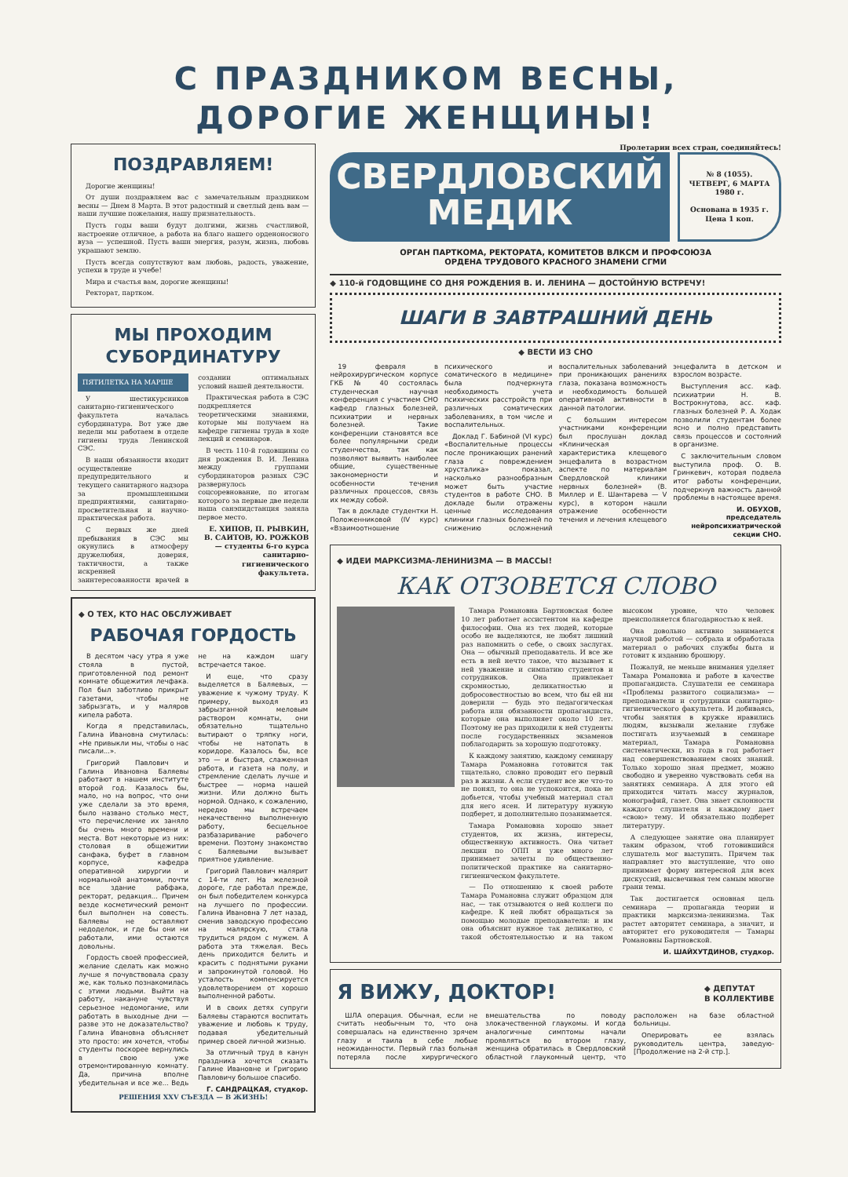С ПРАЗДНИКОМ ВЕСНЫ, ДОРОГИЕ ЖЕНЩИНЫ!
ПОЗДРАВЛЯЕМ!
Дорогие женщины!
От души поздравляем вас с замечательным праздником весны — Днем 8 Марта. В этот радостный и светлый день вам — наши лучшие пожелания, нашу признательность.
Пусть годы ваши будут долгими, жизнь счастливой, настроение отличное, а работа на благо нашего орденоносного вуза — успешной. Пусть вашн энергия, разум, жизнь, любовь украшают землю.
Пусть всегда сопутствуют вам любовь, радость, уважение, успехи в труде и учебе!
Мира и счастья вам, дорогие женщины!
Ректорат, партком.
МЫ ПРОХОДИМ СУБОРДИНАТУРУ
ПЯТИЛЕТКА НА МАРШЕ
У шестикурсников санитарно-гигиенического факультета началась субординатура. Вот уже две недели мы работаем в отделе гигиены труда Ленинской СЭС.
В наши обязанности входит осуществление предупредительного и текущего санитарного надзора за промышленными предприятиями, санитарно-просветительная и научно-практическая работа.
С первых же дней пребывания в СЭС мы окунулись в атмосферу дружелюбия, доверия, тактичности, а также искренней заинтересованности врачей в создании оптимальных условий нашей деятельности.
Практическая работа в СЭС подкрепляется теоретическими знаниями, которые мы получаем на кафедре гигиены труда в ходе лекций и семинаров.
В честь 110-й годовщины со дня рождения В. И. Ленина между группами субординаторов разных СЭС развернулось соцсоревнование, по итогам которого за первые две недели наша санэпидстанция заняла первое место.
Е. ХИПОВ, П. РЫВКИН, В. САИТОВ, Ю. РОЖКОВ — студенты 6-го курса санитарно-гигиенического факультета.
◆ О ТЕХ, КТО НАС ОБСЛУЖИВАЕТ
РАБОЧАЯ ГОРДОСТЬ
В десятом часу утра я уже стояла в пустой, приготовленной под ремонт комнате общежития лечфака. Пол был заботливо прикрыт газетами, чтобы не забрызгать, и у маляров кипела работа.
Когда я представилась, Галина Ивановна смутилась: «Не привыкли мы, чтобы о нас писали...».
Григорий Павлович и Галина Ивановна Баляевы работают в нашем институте второй год. Казалось бы, мало, но на вопрос, что они уже сделали за это время, было названо столько мест, что перечисление их заняло бы очень много времени и места. Вот некоторые из них: столовая в общежитии санфака, буфет в главном корпусе, кафедра оперативной хирургии и нормальной анатомии, почти все здание рабфака, ректорат, редакция... Причем везде косметический ремонт был выполнен на совесть. Баляевы не оставляют недоделок, и где бы они ни работали, ими остаются довольны.
Гордость своей профессией, желание сделать как можно лучше я почувствовала сразу же, как только познакомилась с этими людьми. Выйти на работу, накануне чувствуя серьезное недомогание, или работать в выходные дни — разве это не доказательство? Галина Ивановна объясняет это просто: им хочется, чтобы студенты поскорее вернулись в свою уже отремонтированную комнату. Да, причина вполне убедительная и все же... Ведь не на каждом шагу встречается такое.
И еще, что сразу выделяется в Баляевых, — уважение к чужому труду. К примеру, выходя из забрызганной меловым раствором комнаты, они обязательно тщательно вытирают о тряпку ноги, чтобы не натопать в коридоре. Казалось бы, все это — и быстрая, слаженная работа, и газета на полу, и стремление сделать лучше и быстрее — норма нашей жизни. Или должно быть нормой. Однако, к сожалению, нередко мы встречаем некачественно выполненную работу, бесцельное разбазаривание рабочего времени. Поэтому знакомство с Баляевыми вызывает приятное удивление.
Григорий Павлович малярит с 14-ти лет. На железной дороге, где работал прежде, он был победителем конкурса на лучшего по профессии. Галина Ивановна 7 лет назад, сменив заводскую профессию на малярскую, стала трудиться рядом с мужем. А работа эта тяжелая. Весь день приходится белить и красить с поднятыми руками и запрокинутой головой. Но усталость компенсируется удовлетворением от хорошо выполненной работы.
И в своих детях супруги Баляевы стараются воспитать уважение и любовь к труду, подавая убедительный пример своей личной жизнью.
За отличный труд в канун праздника хочется сказать Галине Ивановне и Григорию Павловичу большое спасибо.
Г. САНДРАЦКАЯ, студкор.
РЕШЕНИЯ XXV СЪЕЗДА — В ЖИЗНЬ!
Пролетарии всех стран, соединяйтесь!
СВЕРДЛОВСКИЙ
МЕДИК
№ 8 (1055).
ЧЕТВЕРГ, 6 МАРТА 1980 г.
Основана в 1935 г.
Цена 1 коп.
ОРГАН ПАРТКОМА, РЕКТОРАТА, КОМИТЕТОВ ВЛКСМ И ПРОФСОЮЗА
ОРДЕНА ТРУДОВОГО КРАСНОГО ЗНАМЕНИ СГМИ
◆ 110-й ГОДОВЩИНЕ СО ДНЯ РОЖДЕНИЯ В. И. ЛЕНИНА — ДОСТОЙНУЮ ВСТРЕЧУ!
ШАГИ В ЗАВТРАШНИЙ ДЕНЬ
◆ ВЕСТИ ИЗ СНО
19 февраля в нейрохирургическом корпусе ГКБ № 40 состоялась студенческая научная конференция с участием СНО кафедр глазных болезней, психиатрии и нервных болезней. Такие конференции становятся все более популярными среди студенчества, так как позволяют выявить наиболее общие, существенные закономерности и особенности течения различных процессов, связь их между собой.
Так в докладе студентки Н. Положенниковой (IV курс) «Взаимоотношение психического и соматического в медицине» была подчеркнута необходимость учета психических расстройств при различных соматических заболеваниях, в том числе и воспалительных.
Доклад Г. Бабиной (VI курс) «Воспалительные процессы после проникающих ранений глаза с повреждением хрусталика» показал, насколько разнообразным может быть участие студентов в работе СНО. В докладе были отражены ценные исследования клиники глазных болезней по снижению осложнений воспалительных заболеваний при проникающих ранениях глаза, показана возможность и необходимость большей оперативной активности в данной патологии.
С большим интересом участниками конференции был прослушан доклад «Клиническая характеристика клещевого энцефалита в возрастном аспекте по материалам Свердловской клиники нервных болезней» (В. Миллер и Е. Шантарева — V курс), в котором нашли отражение особенности течения и лечения клещевого энцефалита в детском и взрослом возрасте.
Выступления асс. каф. психиатрии Н. В. Вострокнутова, асс. каф. глазных болезней Р. А. Ходак позволили студентам более ясно и полно представить связь процессов и состояний в организме.
С заключительным словом выступила проф. О. В. Гринкевич, которая подвела итог работы конференции, подчеркнув важность данной проблемы в настоящее время.
И. ОБУХОВ, председатель нейропсихиатрической секции СНО.
◆ ИДЕИ МАРКСИЗМА-ЛЕНИНИЗМА — В МАССЫ!
КАК ОТЗОВЕТСЯ СЛОВО
Тамара Романовна Бартновская более 10 лет работает ассистентом на кафедре философии. Она из тех людей, которые особо не выделяются, не любят лишний раз напомнить о себе, о своих заслугах. Она — обычный преподаватель. И все же есть в ней нечто такое, что вызывает к ней уважение и симпатию студентов и сотрудников. Она привлекает скромностью, деликатностью и добросовестностью во всем, что бы ей ни доверили — будь это педагогическая работа или обязанности пропагандиста, которые она выполняет около 10 лет. Поэтому не раз приходили к ней студенты после государственных экзаменов поблагодарить за хорошую подготовку.
К каждому занятию, каждому семинару Тамара Романовна готовится так тщательно, словно проводит его первый раз в жизни. А если студент все же что-то не понял, то она не успокоится, пока не добьется, чтобы учебный материал стал для него ясен. И литературу нужную подберет, и дополнительно позанимается.
Тамара Романовна хорошо знает студентов, их жизнь, интересы, общественную активность. Она читает лекции по ОПП и уже много лет принимает зачеты по общественно-политической практике на санитарно-гигиеническом факультете.
— По отношению к своей работе Тамара Романовна служит образцом для нас, — так отзываются о ней коллеги по кафедре. К ней любят обращаться за помощью молодые преподаватели: и им она объяснит нужное так деликатно, с такой обстоятельностью и на таком высоком уровне, что человек преисполняется благодарностью к ней.
Она довольно активно занимается научной работой — собрала и обработала материал о рабочих службы быта и готовит к изданию брошюру.
Пожалуй, не меньше внимания уделяет Тамара Романовна и работе в качестве пропагандиста. Слушатели ее семинара «Проблемы развитого социализма» — преподаватели и сотрудники санитарно-гигиенического факультета. И добиваясь, чтобы занятия в кружке нравились людям, вызывали желание глубже постигать изучаемый в семинаре материал, Тамара Романовна систематически, из года в год работает над совершенствованием своих знаний. Только хорошо зная предмет, можно свободно и уверенно чувствовать себя на занятиях семинара. А для этого ей приходится читать массу журналов, монографий, газет. Она знает склонности каждого слушателя и каждому дает «свою» тему. И обязательно подберет литературу.
А следующее занятие она планирует таким образом, чтоб готовившийся слушатель мог выступить. Причем так направляет это выступление, что оно принимает форму интересной для всех дискуссий, высвечивая тем самым многие грани темы.
Так достигается основная цель семинара — пропаганда теории и практики марксизма-ленинизма. Так растет авторитет семинара, а значит, и авторитет его руководителя — Тамары Романовны Бартновской.
И. ШАЙХУТДИНОВ, студкор.
Я ВИЖУ, ДОКТОР!
◆ ДЕПУТАТ
В КОЛЛЕКТИВЕ
ШЛА операция. Обычная, если не считать необычным то, что она совершалась на единственно зрячем глазу и таила в себе любые неожиданности. Первый глаз больная потеряла после хирургического вмешательства по поводу злокачественной глаукомы. И когда аналогичные симптомы начали проявляться во втором глазу, женщина обратилась в Свердловский областной глаукомный центр, что расположен на базе областной больницы.
Оперировать ее взялась руководитель центра, заведую- [Продолжение на 2-й стр.].